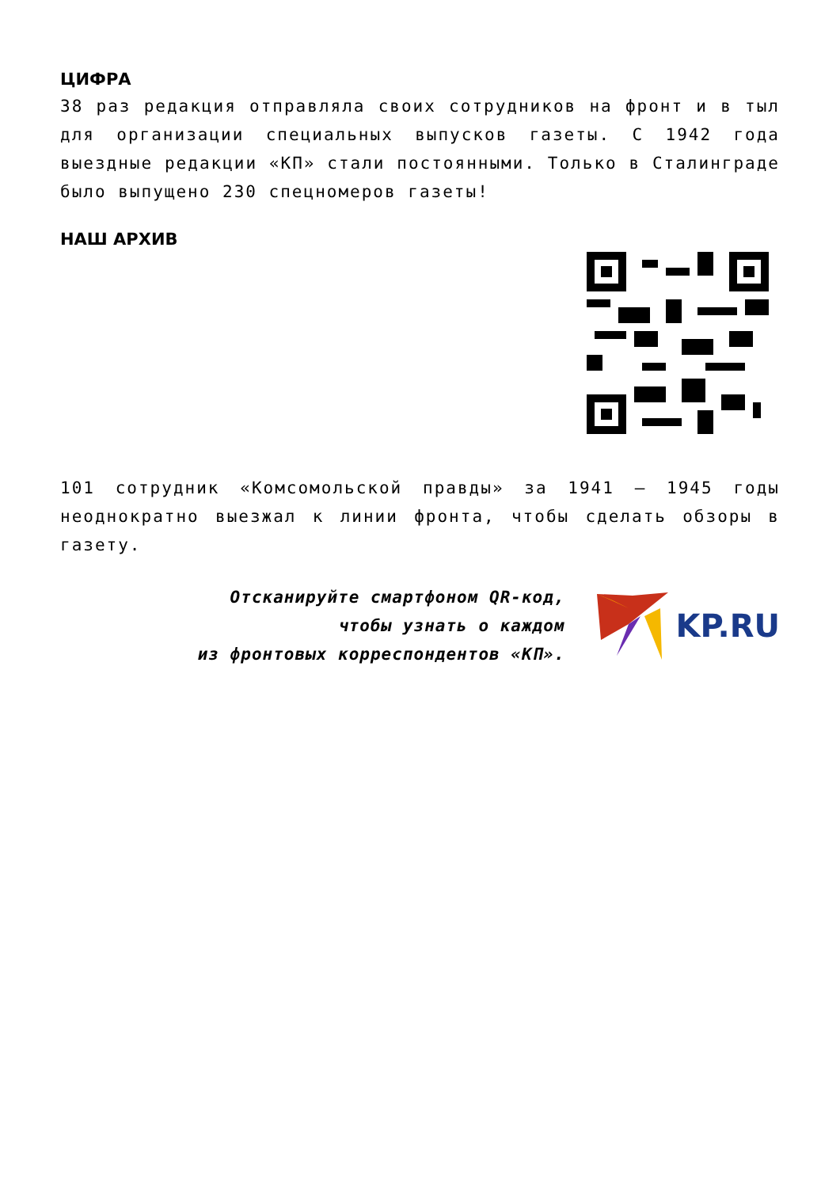ЦИФРА
38 раз редакция отправляла своих сотрудников на фронт и в тыл для организации специальных выпусков газеты. С 1942 года выездные редакции «КП» стали постоянными. Только в Сталинграде было выпущено 230 спецномеров газеты!
НАШ АРХИВ
101 сотрудник «Комсомольской правды» за 1941 – 1945 годы неоднократно выезжал к линии фронта, чтобы сделать обзоры в газету.
Отсканируйте смартфоном QR-код,
чтобы узнать о каждом
из фронтовых корреспондентов «КП».
KP.RU